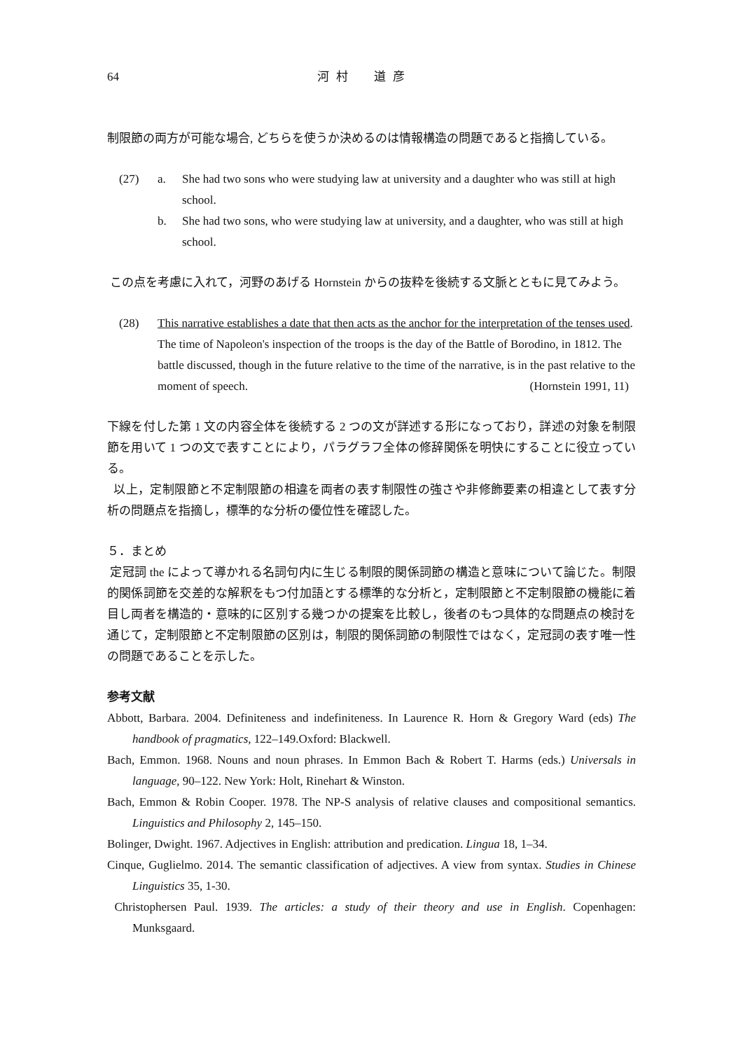64 河村　道彦
制限節の両方が可能な場合, どちらを使うか決めるのは情報構造の問題であると指摘している。
(27) a. She had two sons who were studying law at university and a daughter who was still at high school.
b. She had two sons, who were studying law at university, and a daughter, who was still at high school.
この点を考慮に入れて，河野のあげる Hornstein からの抜粋を後続する文脈とともに見てみよう。
(28) This narrative establishes a date that then acts as the anchor for the interpretation of the tenses used. The time of Napoleon's inspection of the troops is the day of the Battle of Borodino, in 1812. The battle discussed, though in the future relative to the time of the narrative, is in the past relative to the moment of speech. (Hornstein 1991, 11)
下線を付した第 1 文の内容全体を後続する 2 つの文が詳述する形になっており，詳述の対象を制限節を用いて 1 つの文で表すことにより，パラグラフ全体の修辞関係を明快にすることに役立っている。
以上，定制限節と不定制限節の相違を両者の表す制限性の強さや非修飾要素の相違として表す分析の問題点を指摘し，標準的な分析の優位性を確認した。
５．まとめ
定冠詞 the によって導かれる名詞句内に生じる制限的関係詞節の構造と意味について論じた。制限的関係詞節を交差的な解釈をもつ付加語とする標準的な分析と，定制限節と不定制限節の機能に着目し両者を構造的・意味的に区別する幾つかの提案を比較し，後者のもつ具体的な問題点の検討を通じて，定制限節と不定制限節の区別は，制限的関係詞節の制限性ではなく，定冠詞の表す唯一性の問題であることを示した。
参考文献
Abbott, Barbara. 2004. Definiteness and indefiniteness. In Laurence R. Horn & Gregory Ward (eds) The handbook of pragmatics, 122–149.Oxford: Blackwell.
Bach, Emmon. 1968. Nouns and noun phrases. In Emmon Bach & Robert T. Harms (eds.) Universals in language, 90–122. New York: Holt, Rinehart & Winston.
Bach, Emmon & Robin Cooper. 1978. The NP-S analysis of relative clauses and compositional semantics. Linguistics and Philosophy 2, 145–150.
Bolinger, Dwight. 1967. Adjectives in English: attribution and predication. Lingua 18, 1–34.
Cinque, Guglielmo. 2014. The semantic classification of adjectives. A view from syntax. Studies in Chinese Linguistics 35, 1-30.
Christophersen Paul. 1939. The articles: a study of their theory and use in English. Copenhagen: Munksgaard.